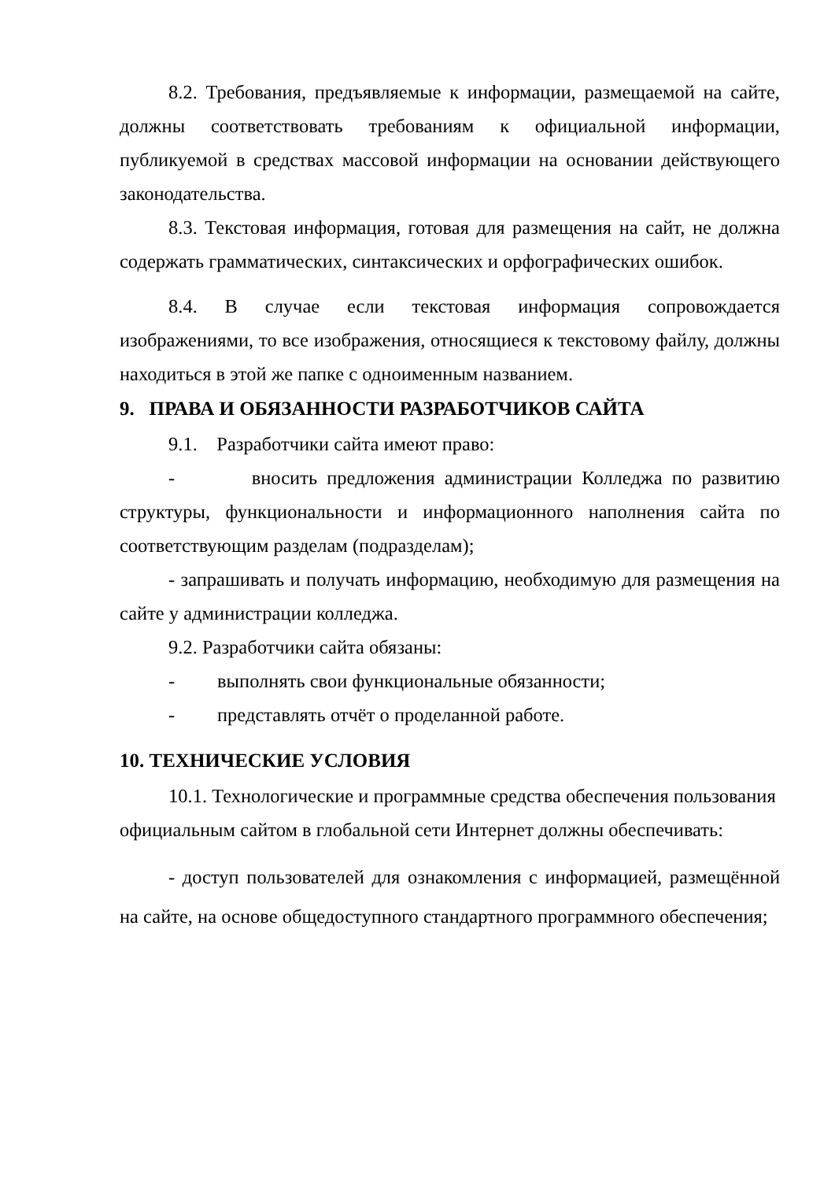8.2. Требования, предъявляемые к информации, размещаемой на сайте, должны соответствовать требованиям к официальной информации, публикуемой в средствах массовой информации на основании действующего законодательства.
8.3. Текстовая информация, готовая для размещения на сайт, не должна содержать грамматических, синтаксических и орфографических ошибок.
8.4. В случае если текстовая информация сопровождается изображениями, то все изображения, относящиеся к текстовому файлу, должны находиться в этой же папке с одноименным названием.
9. ПРАВА И ОБЯЗАННОСТИ РАЗРАБОТЧИКОВ САЙТА
9.1. Разработчики сайта имеют право:
- вносить предложения администрации Колледжа по развитию структуры, функциональности и информационного наполнения сайта по соответствующим разделам (подразделам);
- запрашивать и получать информацию, необходимую для размещения на сайте у администрации колледжа.
9.2. Разработчики сайта обязаны:
- выполнять свои функциональные обязанности;
- представлять отчёт о проделанной работе.
10. ТЕХНИЧЕСКИЕ УСЛОВИЯ
10.1. Технологические и программные средства обеспечения пользования официальным сайтом в глобальной сети Интернет должны обеспечивать:
- доступ пользователей для ознакомления с информацией, размещённой на сайте, на основе общедоступного стандартного программного обеспечения;